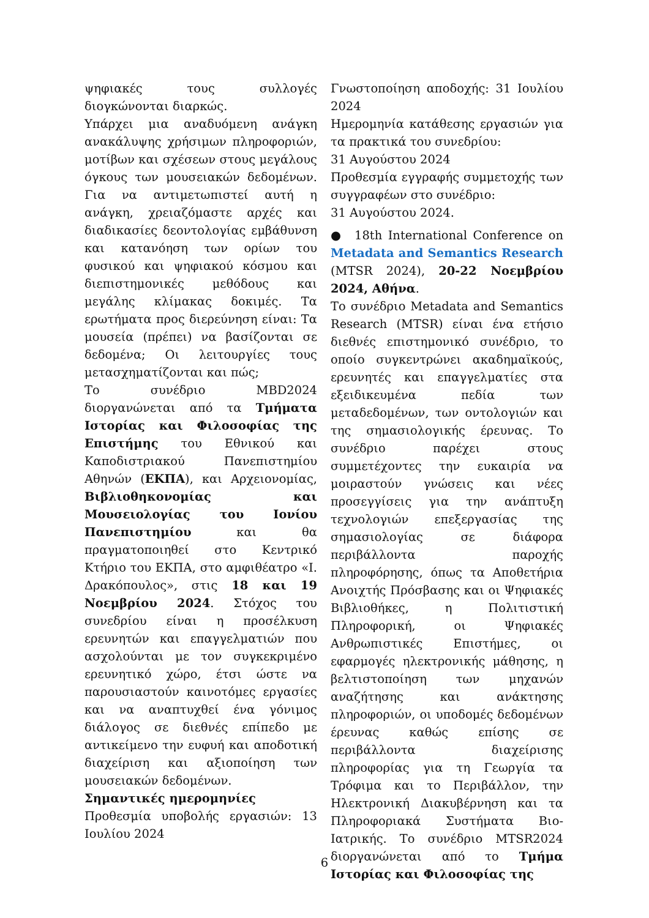ψηφιακές τους συλλογές διογκώνονται διαρκώς.
Υπάρχει μια αναδυόμενη ανάγκη ανακάλυψης χρήσιμων πληροφοριών, μοτίβων και σχέσεων στους μεγάλους όγκους των μουσειακών δεδομένων. Για να αντιμετωπιστεί αυτή η ανάγκη, χρειαζόμαστε αρχές και διαδικασίες δεοντολογίας εμβάθυνση και κατανόηση των ορίων του φυσικού και ψηφιακού κόσμου και διεπιστημονικές μεθόδους και μεγάλης κλίμακας δοκιμές. Τα ερωτήματα προς διερεύνηση είναι: Τα μουσεία (πρέπει) να βασίζονται σε δεδομένα; Οι λειτουργίες τους μετασχηματίζονται και πώς;
Το συνέδριο MBD2024 διοργανώνεται από τα Τμήματα Ιστορίας και Φιλοσοφίας της Επιστήμης του Εθνικού και Καποδιστριακού Πανεπιστημίου Αθηνών (ΕΚΠΑ), και Αρχειονομίας, Βιβλιοθηκονομίας και Μουσειολογίας του Ιονίου Πανεπιστημίου και θα πραγματοποιηθεί στο Κεντρικό Κτήριο του ΕΚΠΑ, στο αμφιθέατρο «Ι. Δρακόπουλος», στις 18 και 19 Νοεμβρίου 2024. Στόχος του συνεδρίου είναι η προσέλκυση ερευνητών και επαγγελματιών που ασχολούνται με τον συγκεκριμένο ερευνητικό χώρο, έτσι ώστε να παρουσιαστούν καινοτόμες εργασίες και να αναπτυχθεί ένα γόνιμος διάλογος σε διεθνές επίπεδο με αντικείμενο την ευφυή και αποδοτική διαχείριση και αξιοποίηση των μουσειακών δεδομένων.
Σημαντικές ημερομηνίες
Προθεσμία υποβολής εργασιών: 13 Ιουλίου 2024
Γνωστοποίηση αποδοχής: 31 Ιουλίου 2024
Ημερομηνία κατάθεσης εργασιών για τα πρακτικά του συνεδρίου:
31 Αυγούστου 2024
Προθεσμία εγγραφής συμμετοχής των συγγραφέων στο συνέδριο:
31 Αυγούστου 2024.
● 18th International Conference on Metadata and Semantics Research (MTSR 2024), 20-22 Νοεμβρίου 2024, Αθήνα.
Το συνέδριο Metadata and Semantics Research (MTSR) είναι ένα ετήσιο διεθνές επιστημονικό συνέδριο, το οποίο συγκεντρώνει ακαδημαϊκούς, ερευνητές και επαγγελματίες στα εξειδικευμένα πεδία των μεταδεδομένων, των οντολογιών και της σημασιολογικής έρευνας. Το συνέδριο παρέχει στους συμμετέχοντες την ευκαιρία να μοιραστούν γνώσεις και νέες προσεγγίσεις για την ανάπτυξη τεχνολογιών επεξεργασίας της σημασιολογίας σε διάφορα περιβάλλοντα παροχής πληροφόρησης, όπως τα Αποθετήρια Ανοιχτής Πρόσβασης και οι Ψηφιακές Βιβλιοθήκες, η Πολιτιστική Πληροφορική, οι Ψηφιακές Ανθρωπιστικές Επιστήμες, οι εφαρμογές ηλεκτρονικής μάθησης, η βελτιστοποίηση των μηχανών αναζήτησης και ανάκτησης πληροφοριών, οι υποδομές δεδομένων έρευνας καθώς επίσης σε περιβάλλοντα διαχείρισης πληροφορίας για τη Γεωργία τα Τρόφιμα και το Περιβάλλον, την Ηλεκτρονική Διακυβέρνηση και τα Πληροφοριακά Συστήματα Βιο- Ιατρικής. Το συνέδριο MTSR2024 διοργανώνεται από το Τμήμα Ιστορίας και Φιλοσοφίας της
6